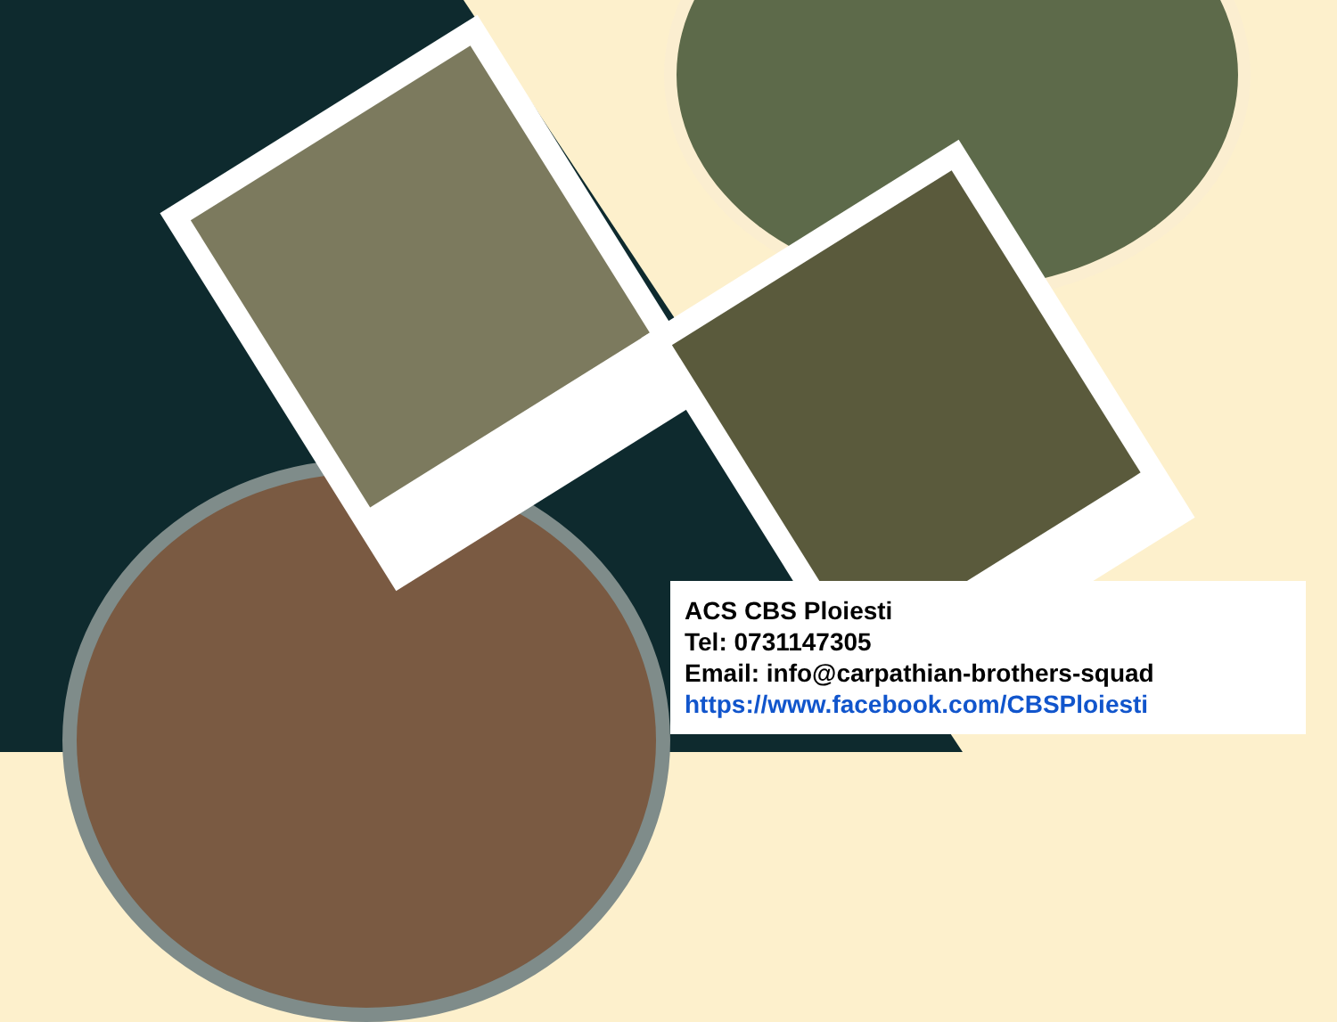ACS CBS Ploiesti
Tel: 0731147305
Email: info@carpathian-brothers-squad
https://www.facebook.com/CBSPloiesti